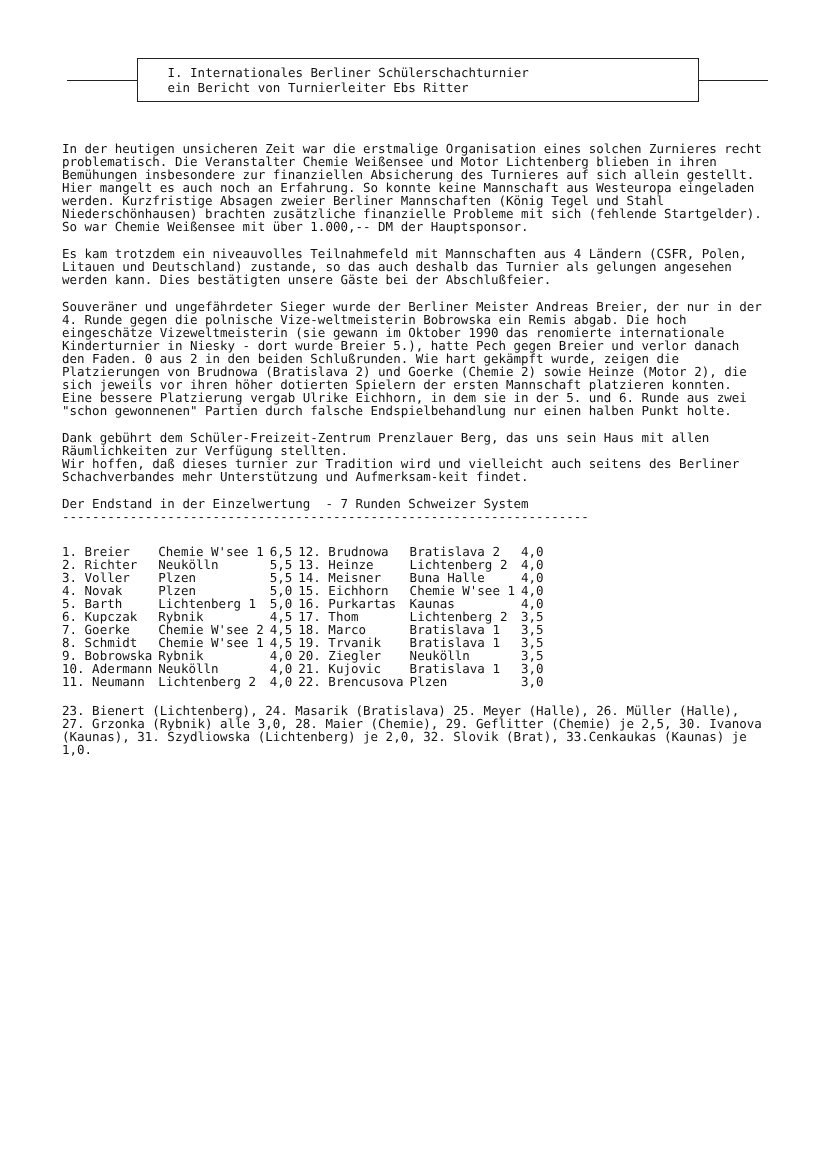I. Internationales Berliner Schülerschachturnier
ein Bericht von Turnierleiter Ebs Ritter
In der heutigen unsicheren Zeit war die erstmalige Organisation eines solchen Zurnieres recht problematisch. Die Veranstalter Chemie Weißensee und Motor Lichtenberg blieben in ihren Bemühungen insbesondere zur finanziellen Absicherung des Turnieres auf sich allein gestellt. Hier mangelt es auch noch an Erfahrung. So konnte keine Mannschaft aus Westeuropa eingeladen werden. Kurzfristige Absagen zweier Berliner Mannschaften (König Tegel und Stahl Niederschönhausen) brachten zusätzliche finanzielle Probleme mit sich (fehlende Startgelder). So war Chemie Weißensee mit über 1.000,-- DM der Hauptsponsor.
Es kam trotzdem ein niveauvolles Teilnahmefeld mit Mannschaften aus 4 Ländern (CSFR, Polen, Litauen und Deutschland) zustande, so das auch deshalb das Turnier als gelungen angesehen werden kann. Dies bestätigten unsere Gäste bei der Abschlußfeier.
Souveräner und ungefährdeter Sieger wurde der Berliner Meister Andreas Breier, der nur in der 4. Runde gegen die polnische Vize-weltmeisterin Bobrowska ein Remis abgab. Die hoch eingeschätze Vizeweltmeisterin (sie gewann im Oktober 1990 das renomierte internationale Kinderturnier in Niesky - dort wurde Breier 5.), hatte Pech gegen Breier und verlor danach den Faden. 0 aus 2 in den beiden Schlußrunden. Wie hart gekämpft wurde, zeigen die Platzierungen von Brudnowa (Bratislava 2) und Goerke (Chemie 2) sowie Heinze (Motor 2), die sich jeweils vor ihren höher dotierten Spielern der ersten Mannschaft platzieren konnten.
Eine bessere Platzierung vergab Ulrike Eichhorn, in dem sie in der 5. und 6. Runde aus zwei "schon gewonnenen" Partien durch falsche Endspielbehandlung nur einen halben Punkt holte.
Dank gebührt dem Schüler-Freizeit-Zentrum Prenzlauer Berg, das uns sein Haus mit allen Räumlichkeiten zur Verfügung stellten.
Wir hoffen, daß dieses turnier zur Tradition wird und vielleicht auch seitens des Berliner Schachverbandes mehr Unterstützung und Aufmerksam-keit findet.
Der Endstand in der Einzelwertung - 7 Runden Schweizer System
----------------------------------------------------------------------
| 1. Breier | Chemie W'see 1 | 6,5 | 12. Brudnowa | Bratislava 2 | 4,0 |
| 2. Richter | Neukölln | 5,5 | 13. Heinze | Lichtenberg 2 | 4,0 |
| 3. Voller | Plzen | 5,5 | 14. Meisner | Buna Halle | 4,0 |
| 4. Novak | Plzen | 5,0 | 15. Eichhorn | Chemie W'see 1 | 4,0 |
| 5. Barth | Lichtenberg 1 | 5,0 | 16. Purkartas | Kaunas | 4,0 |
| 6. Kupczak | Rybnik | 4,5 | 17. Thom | Lichtenberg 2 | 3,5 |
| 7. Goerke | Chemie W'see 2 | 4,5 | 18. Marco | Bratislava 1 | 3,5 |
| 8. Schmidt | Chemie W'see 1 | 4,5 | 19. Trvanik | Bratislava 1 | 3,5 |
| 9. Bobrowska | Rybnik | 4,0 | 20. Ziegler | Neukölln | 3,5 |
| 10. Adermann | Neukölln | 4,0 | 21. Kujovic | Bratislava 1 | 3,0 |
| 11. Neumann | Lichtenberg 2 | 4,0 | 22. Brencusova | Plzen | 3,0 |
23. Bienert (Lichtenberg), 24. Masarik (Bratislava) 25. Meyer (Halle), 26. Müller (Halle), 27. Grzonka (Rybnik) alle 3,0, 28. Maier (Chemie), 29. Geflitter (Chemie) je 2,5, 30. Ivanova (Kaunas), 31. Szydliowska (Lichtenberg) je 2,0, 32. Slovik (Brat), 33.Cenkaukas (Kaunas) je 1,0.